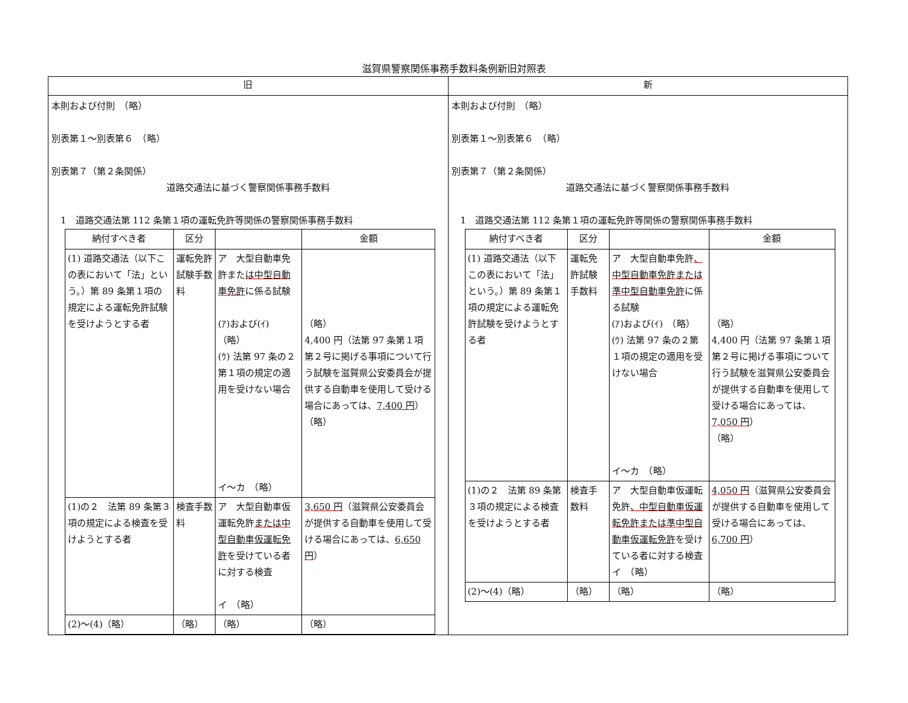滋賀県警察関係事務手数料条例新旧対照表
| 旧 | 新 |
| --- | --- |
| 本則および付則 （略） 別表第１～別表第６ （略） 別表第７（第２条関係） 道路交通法に基づく警察関係事務手数料 1 道路交通法第 112 条第１項の運転免許等関係の警察関係事務手数料 / 納付すべき者 / 区分 / / 金額 / / --- / --- / --- / --- / / (1) 道路交通法（以下この表において「法」という。）第 89 条第１項の規定による運転免許試験を受けようとする者 / 運転免許試験手数料 / ア 大型自動車免許また は中型自動車免許 に係る試験 (ｱ)および(ｲ) （略） (ｳ) 法第 97 条の２第１項の規定の適用を受けない場合 イ～カ （略） / （略） 4,400 円（法第 97 条第１項第２号に掲げる事項について行う試験を滋賀県公安委員会が提供する自動車を使用して受ける場合にあっては、 7,400 円 ） （略） / / (1)の２ 法第 89 条第３項の規定による検査を受けようとする者 / 検査手数料 / ア 大型自動車仮運転免許 または中型自動車仮運転免許 を受けている者に対する検査 イ （略） / 3,650 円 （滋賀県公安委員会が提供する自動車を使用して受ける場合にあっては、 6,650 円 ） / / (2)～(4)（略） / （略） / （略） / （略） / | 本則および付則 （略） 別表第１～別表第６ （略） 別表第７（第２条関係） 道路交通法に基づく警察関係事務手数料 1 道路交通法第 112 条第１項の運転免許等関係の警察関係事務手数料 / 納付すべき者 / 区分 / / 金額 / / --- / --- / --- / --- / / (1) 道路交通法（以下この表において「法」という。）第 89 条第１項の規定による運転免許試験を受けようとする者 / 運転免許試験手数料 / ア 大型自動車免許 、中型自動車免許または準中型自動車免許 に係る試験 (ｱ)および(ｲ) （略） (ｳ) 法第 97 条の２第１項の規定の適用を受けない場合 イ～カ （略） / （略） 4,400 円（法第 97 条第１項第２号に掲げる事項について行う試験を滋賀県公安委員会が提供する自動車を使用して受ける場合にあっては、 7,050 円 ） （略） / / (1)の２ 法第 89 条第３項の規定による検査を受けようとする者 / 検査手数料 / ア 大型自動車仮運転免許 、中型自動車仮運転免許または準中型自動車仮運転免許 を受けている者に対する検査 イ （略） / 4,050 円 （滋賀県公安委員会が提供する自動車を使用して受ける場合にあっては、 6,700 円 ） / / (2)～(4)（略） / （略） / （略） / （略） / |